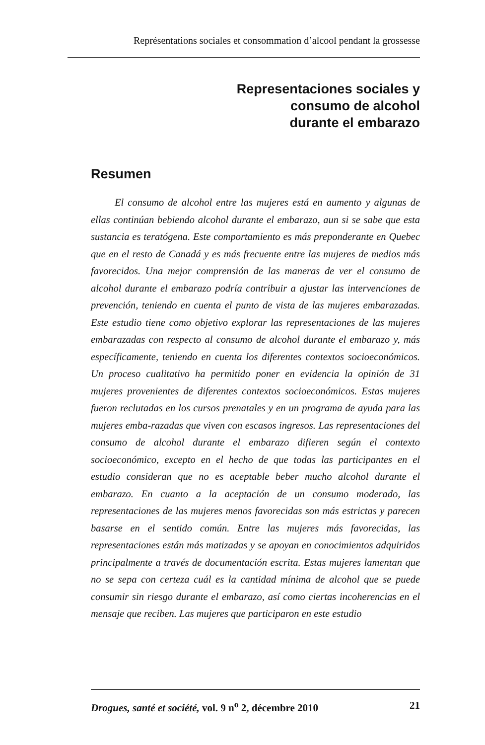Représentations sociales et consommation d’alcool pendant la grossesse
Representaciones sociales y
consumo de alcohol
durante el embarazo
Resumen
El consumo de alcohol entre las mujeres está en aumento y algunas de ellas continúan bebiendo alcohol durante el embarazo, aun si se sabe que esta sustancia es teratógena. Este comportamiento es más preponderante en Quebec que en el resto de Canadá y es más frecuente entre las mujeres de medios más favorecidos. Una mejor comprensión de las maneras de ver el consumo de alcohol durante el embarazo podría contribuir a ajustar las intervenciones de prevención, teniendo en cuenta el punto de vista de las mujeres embarazadas. Este estudio tiene como objetivo explorar las representaciones de las mujeres embarazadas con respecto al consumo de alcohol durante el embarazo y, más específicamente, teniendo en cuenta los diferentes contextos socioeconómicos. Un proceso cualitativo ha permitido poner en evidencia la opinión de 31 mujeres provenientes de diferentes contextos socioeconómicos. Estas mujeres fueron reclutadas en los cursos prenatales y en un programa de ayuda para las mujeres emba-razadas que viven con escasos ingresos. Las representaciones del consumo de alcohol durante el embarazo difieren según el contexto socioeconómico, excepto en el hecho de que todas las participantes en el estudio consideran que no es aceptable beber mucho alcohol durante el embarazo. En cuanto a la aceptación de un consumo moderado, las representaciones de las mujeres menos favorecidas son más estrictas y parecen basarse en el sentido común. Entre las mujeres más favorecidas, las representaciones están más matizadas y se apoyan en conocimientos adquiridos principalmente a través de documentación escrita. Estas mujeres lamentan que no se sepa con certeza cuál es la cantidad mínima de alcohol que se puede consumir sin riesgo durante el embarazo, así como ciertas incoherencias en el mensaje que reciben. Las mujeres que participaron en este estudio
Drogues, santé et société, vol. 9 n<sup>o</sup> 2, décembre 2010 21